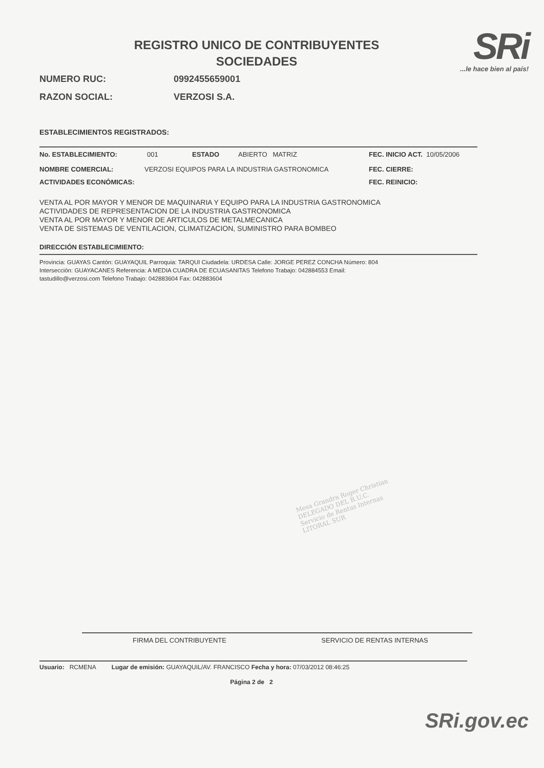SRi...le hace bien al país!
REGISTRO UNICO DE CONTRIBUYENTES
SOCIEDADES
NUMERO RUC: 0992455659001
RAZON SOCIAL: VERZOSI S.A.
ESTABLECIMIENTOS REGISTRADOS:
No. ESTABLECIMIENTO: 001 ESTADO ABIERTO MATRIZ FEC. INICIO ACT. 10/05/2006
NOMBRE COMERCIAL: VERZOSI EQUIPOS PARA LA INDUSTRIA GASTRONOMICA FEC. CIERRE:
ACTIVIDADES ECONÓMICAS: FEC. REINICIO:
VENTA AL POR MAYOR Y MENOR DE MAQUINARIA Y EQUIPO PARA LA INDUSTRIA GASTRONOMICA
ACTIVIDADES DE REPRESENTACION DE LA INDUSTRIA GASTRONOMICA
VENTA AL POR MAYOR Y MENOR DE ARTICULOS DE METALMECANICA
VENTA DE SISTEMAS DE VENTILACION, CLIMATIZACION, SUMINISTRO PARA BOMBEO
DIRECCIÓN ESTABLECIMIENTO:
Provincia: GUAYAS Cantón: GUAYAQUIL Parroquia: TARQUI Ciudadela: URDESA Calle: JORGE PEREZ CONCHA Número: 804
Intersección: GUAYACANES Referencia: A MEDIA CUADRA DE ECUASANITAS Telefono Trabajo: 042884553 Email:
tastudillo@verzosi.com Telefono Trabajo: 042883604 Fax: 042883604
Mesa Grandra Roger Christian
DELEGADO DEL R.U.C.
Servicio de Rentas Internas
LITORAL SUR
FIRMA DEL CONTRIBUYENTE SERVICIO DE RENTAS INTERNAS
Usuario: RCMENA Lugar de emisión: GUAYAQUIL/AV. FRANCISCO Fecha y hora: 07/03/2012 08:46:25
Página 2 de 2
SRi.gov.ec